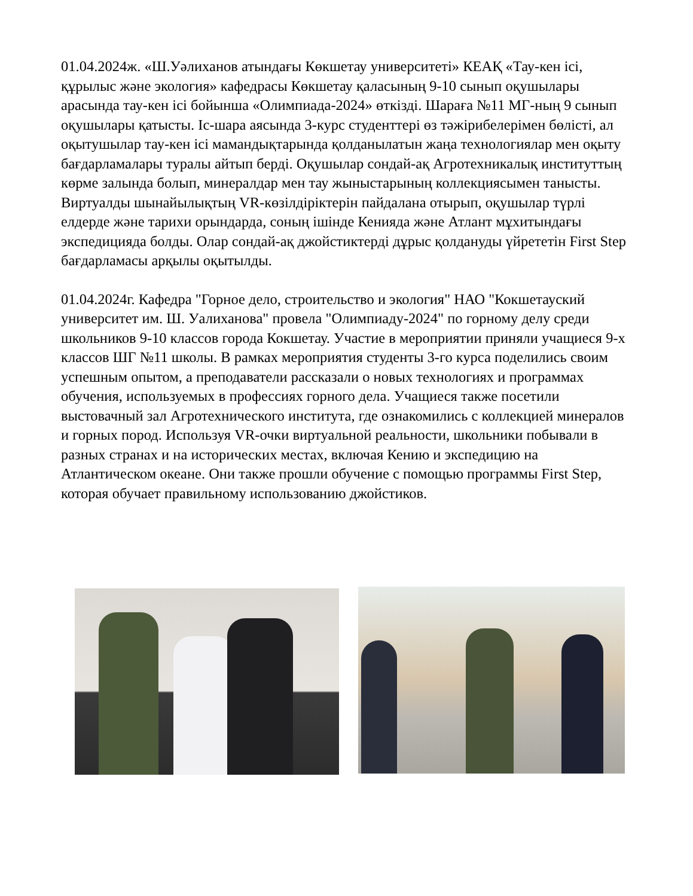01.04.2024ж. «Ш.Уәлиханов атындағы Көкшетау университеті» КЕАҚ «Тау-кен ісі, құрылыс және экология» кафедрасы Көкшетау қаласының 9-10 сынып оқушылары арасында тау-кен ісі бойынша «Олимпиада-2024» өткізді. Шараға №11 МГ-ның 9 сынып оқушылары қатысты. Іс-шара аясында 3-курс студенттері өз тәжірибелерімен бөлісті, ал оқытушылар тау-кен ісі мамандықтарында қолданылатын жаңа технологиялар мен оқыту бағдарламалары туралы айтып берді. Оқушылар сондай-ақ Агротехникалық институттың көрме залында болып, минералдар мен тау жыныстарының коллекциясымен танысты. Виртуалды шынайылықтың VR-көзілдіріктерін пайдалана отырып, оқушылар түрлі елдерде және тарихи орындарда, соның ішінде Кенияда және Атлант мұхитындағы экспедицияда болды. Олар сондай-ақ джойстиктерді дұрыс қолдануды үйрететін First Step бағдарламасы арқылы оқытылды.
01.04.2024г. Кафедра "Горное дело, строительство и экология" НАО "Кокшетауский университет им. Ш. Уалиханова" провела "Олимпиаду-2024" по горному делу среди школьников 9-10 классов города Кокшетау. Участие в мероприятии приняли учащиеся 9-х классов ШГ №11 школы. В рамках мероприятия студенты 3-го курса поделились своим успешным опытом, а преподаватели рассказали о новых технологиях и программах обучения, используемых в профессиях горного дела. Учащиеся также посетили выстовачный зал Агротехнического института, где ознакомились с коллекцией минералов и горных пород. Используя VR-очки виртуальной реальности, школьники побывали в разных странах и на исторических местах, включая Кению и экспедицию на Атлантическом океане. Они также прошли обучение с помощью программы First Step, которая обучает правильному использованию джойстиков.